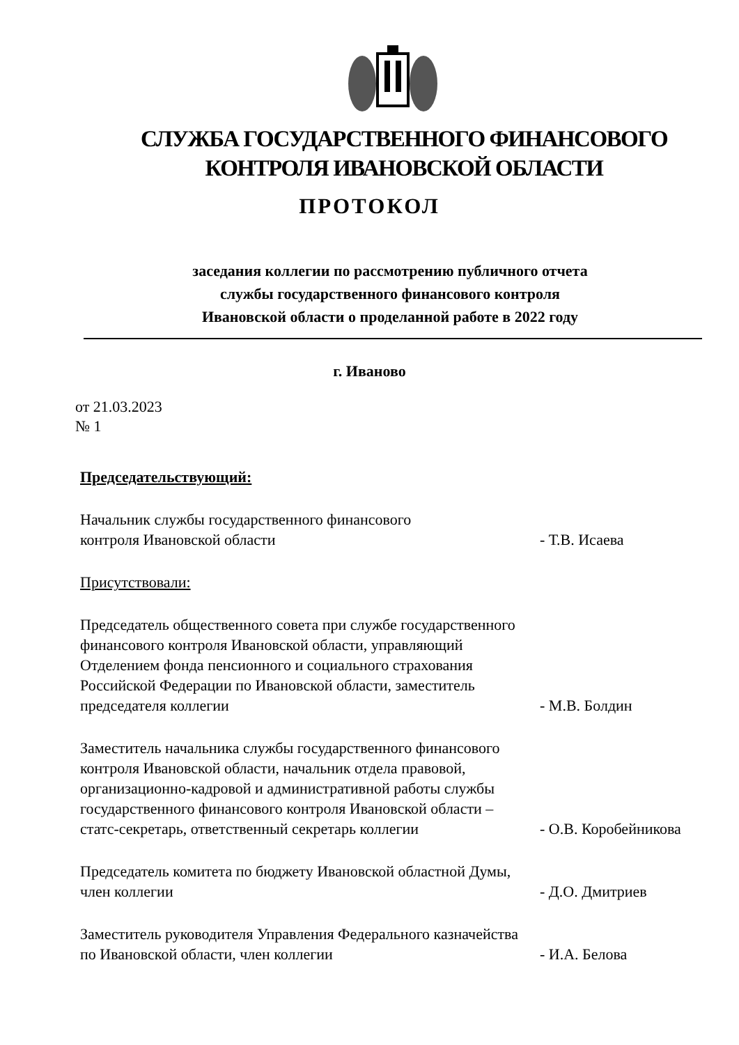СЛУЖБА ГОСУДАРСТВЕННОГО ФИНАНСОВОГО
КОНТРОЛЯ ИВАНОВСКОЙ ОБЛАСТИ
ПРОТОКОЛ
заседания коллегии по рассмотрению публичного отчета
службы государственного финансового контроля
Ивановской области о проделанной работе в 2022 году
г. Иваново
от 21.03.2023
№ 1
Председательствующий:
Начальник службы государственного финансового
контроля Ивановской области
- Т.В. Исаева
Присутствовали:
Председатель общественного совета при службе государственного финансового контроля Ивановской области, управляющий Отделением фонда пенсионного и социального страхования Российской Федерации по Ивановской области, заместитель председателя коллегии
- М.В. Болдин
Заместитель начальника службы государственного финансового контроля Ивановской области, начальник отдела правовой, организационно-кадровой и административной работы службы государственного финансового контроля Ивановской области – статс-секретарь, ответственный секретарь коллегии
- О.В. Коробейникова
Председатель комитета по бюджету Ивановской областной Думы, член коллегии
- Д.О. Дмитриев
Заместитель руководителя Управления Федерального казначейства по Ивановской области, член коллегии
- И.А. Белова